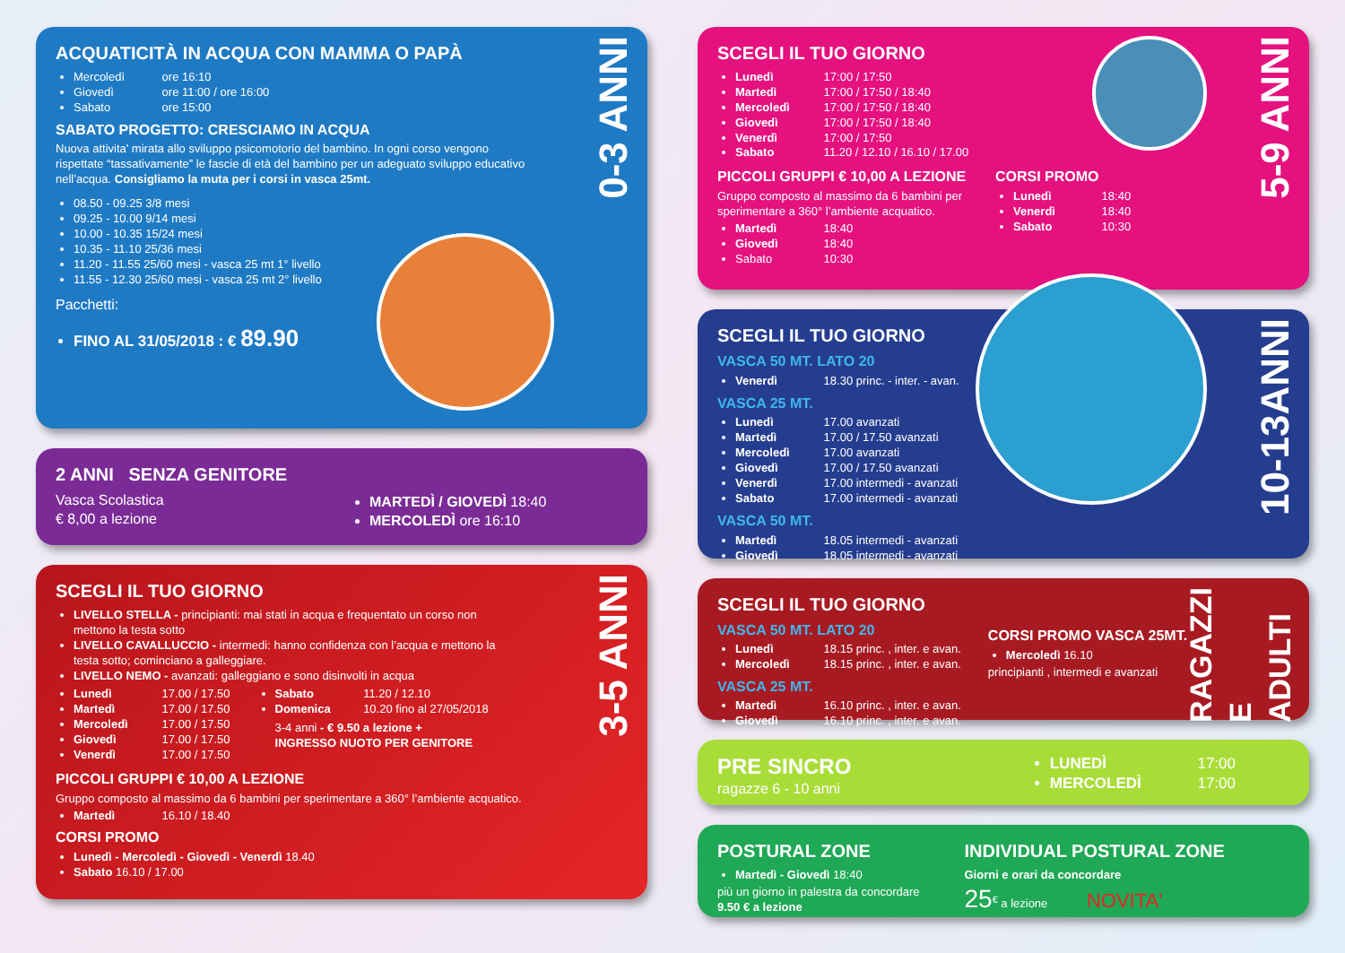ACQUATICITÀ IN ACQUA CON MAMMA O PAPÀ
Mercoledì ore 16:10
Giovedì ore 11:00 / ore 16:00
Sabato ore 15:00
SABATO PROGETTO: CRESCIAMO IN ACQUA
Nuova attivita' mirata allo sviluppo psicomotorio del bambino. In ogni corso vengono rispettate “tassativamente” le fascie di età del bambino per un adeguato sviluppo educativo nell’acqua. Consigliamo la muta per i corsi in vasca 25mt.
08.50 - 09.25 3/8 mesi
09.25 - 10.00 9/14 mesi
10.00 - 10.35 15/24 mesi
10.35 - 11.10 25/36 mesi
11.20 - 11.55 25/60 mesi - vasca 25 mt 1° livello
11.55 - 12.30 25/60 mesi - vasca 25 mt 2° livello
Pacchetti:
FINO AL 31/05/2018 : € 89.90
0-3 ANNI
2 ANNI SENZA GENITORE
Vasca Scolastica
€ 8,00 a lezione
MARTEDÌ / GIOVEDÌ 18:40
MERCOLEDÌ ore 16:10
SCEGLI IL TUO GIORNO
LIVELLO STELLA - principianti: mai stati in acqua e frequentato un corso non mettono la testa sotto
LIVELLO CAVALLUCCIO - intermedi: hanno confidenza con l’acqua e mettono la testa sotto; cominciano a galleggiare.
LIVELLO NEMO - avanzati: galleggiano e sono disinvolti in acqua
Lunedì 17.00 / 17.50
Martedì 17.00 / 17.50
Mercoledì 17.00 / 17.50
Giovedì 17.00 / 17.50
Venerdì 17.00 / 17.50
Sabato 11.20 / 12.10
Domenica 10.20 fino al 27/05/2018
3-4 anni - € 9.50 a lezione +
INGRESSO NUOTO PER GENITORE
PICCOLI GRUPPI € 10,00 A LEZIONE
Gruppo composto al massimo da 6 bambini per sperimentare a 360° l’ambiente acquatico.
Martedì 16.10 / 18.40
CORSI PROMO
Lunedì - Mercoledì - Giovedì - Venerdì 18.40
Sabato 16.10 / 17.00
3-5 ANNI
SCEGLI IL TUO GIORNO
Lunedì 17:00 / 17:50
Martedì 17:00 / 17:50 / 18:40
Mercoledì 17:00 / 17:50 / 18:40
Giovedì 17:00 / 17:50 / 18:40
Venerdì 17:00 / 17:50
Sabato 11.20 / 12.10 / 16.10 / 17.00
PICCOLI GRUPPI € 10,00 A LEZIONE
Gruppo composto al massimo da 6 bambini per sperimentare a 360° l’ambiente acquatico.
Martedì 18:40
Giovedì 18:40
Sabato 10:30
CORSI PROMO
Lunedì 18:40
Venerdì 18:40
Sabato 10:30
5-9 ANNI
SCEGLI IL TUO GIORNO
VASCA 50 MT. LATO 20
Venerdì 18.30 princ. - inter. - avan.
VASCA 25 MT.
Lunedì 17.00 avanzati
Martedì 17.00 / 17.50 avanzati
Mercoledì 17.00 avanzati
Giovedì 17.00 / 17.50 avanzati
Venerdì 17.00 intermedi - avanzati
Sabato 17.00 intermedi - avanzati
VASCA 50 MT.
Martedì 18.05 intermedi - avanzati
Giovedì 18.05 intermedi - avanzati
10-13ANNI
SCEGLI IL TUO GIORNO
VASCA 50 MT. LATO 20
Lunedì 18.15 princ. , inter. e avan.
Mercoledì 18.15 princ. , inter. e avan.
VASCA 25 MT.
Martedì 16.10 princ. , inter. e avan.
Giovedì 16.10 princ. , inter. e avan.
CORSI PROMO VASCA 25MT.
Mercoledì 16.10
principianti , intermedi e avanzati
RAGAZZI E ADULTI
PRE SINCRO
ragazze 6 - 10 anni
LUNEDÌ 17:00
MERCOLEDÌ 17:00
POSTURAL ZONE
Martedì - Giovedì 18:40
più un giorno in palestra da concordare
9.50 € a lezione
INDIVIDUAL POSTURAL ZONE
Giorni e orari da concordare
25<sup>€</sup> a lezione NOVITA'